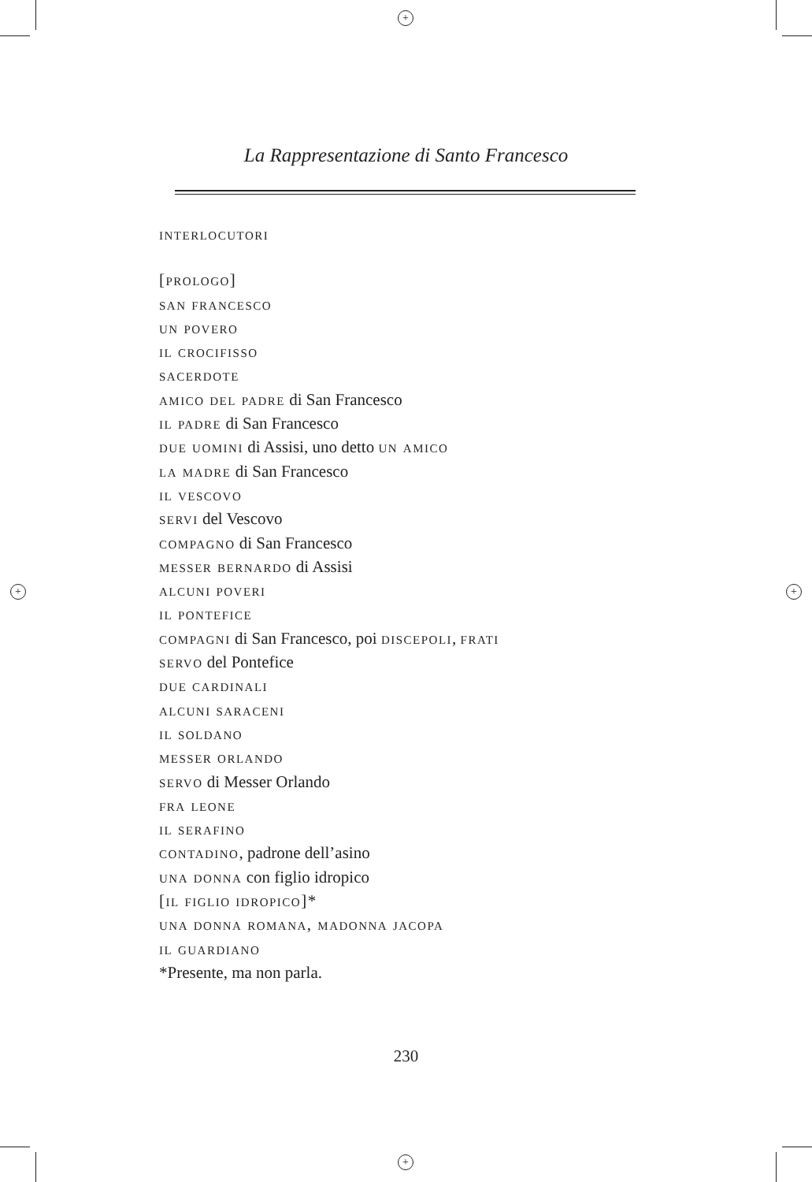+
+
+ +
La Rappresentazione di Santo Francesco
interlocutori
[prologo]
san francesco
un povero
il crocifisso
sacerdote
amico del padre di San Francesco
il padre di San Francesco
due uomini di Assisi, uno detto un amico
la madre di San Francesco
il vescovo
servi del Vescovo
compagno di San Francesco
messer bernardo di Assisi
alcuni poveri
il pontefice
compagni di San Francesco, poi discepoli, frati
servo del Pontefice
due cardinali
alcuni saraceni
il soldano
messer orlando
servo di Messer Orlando
fra leone
il serafino
contadino, padrone dell’asino
una donna con figlio idropico
[il figlio idropico]*
una donna romana, madonna jacopa
il guardiano
*Presente, ma non parla.
230